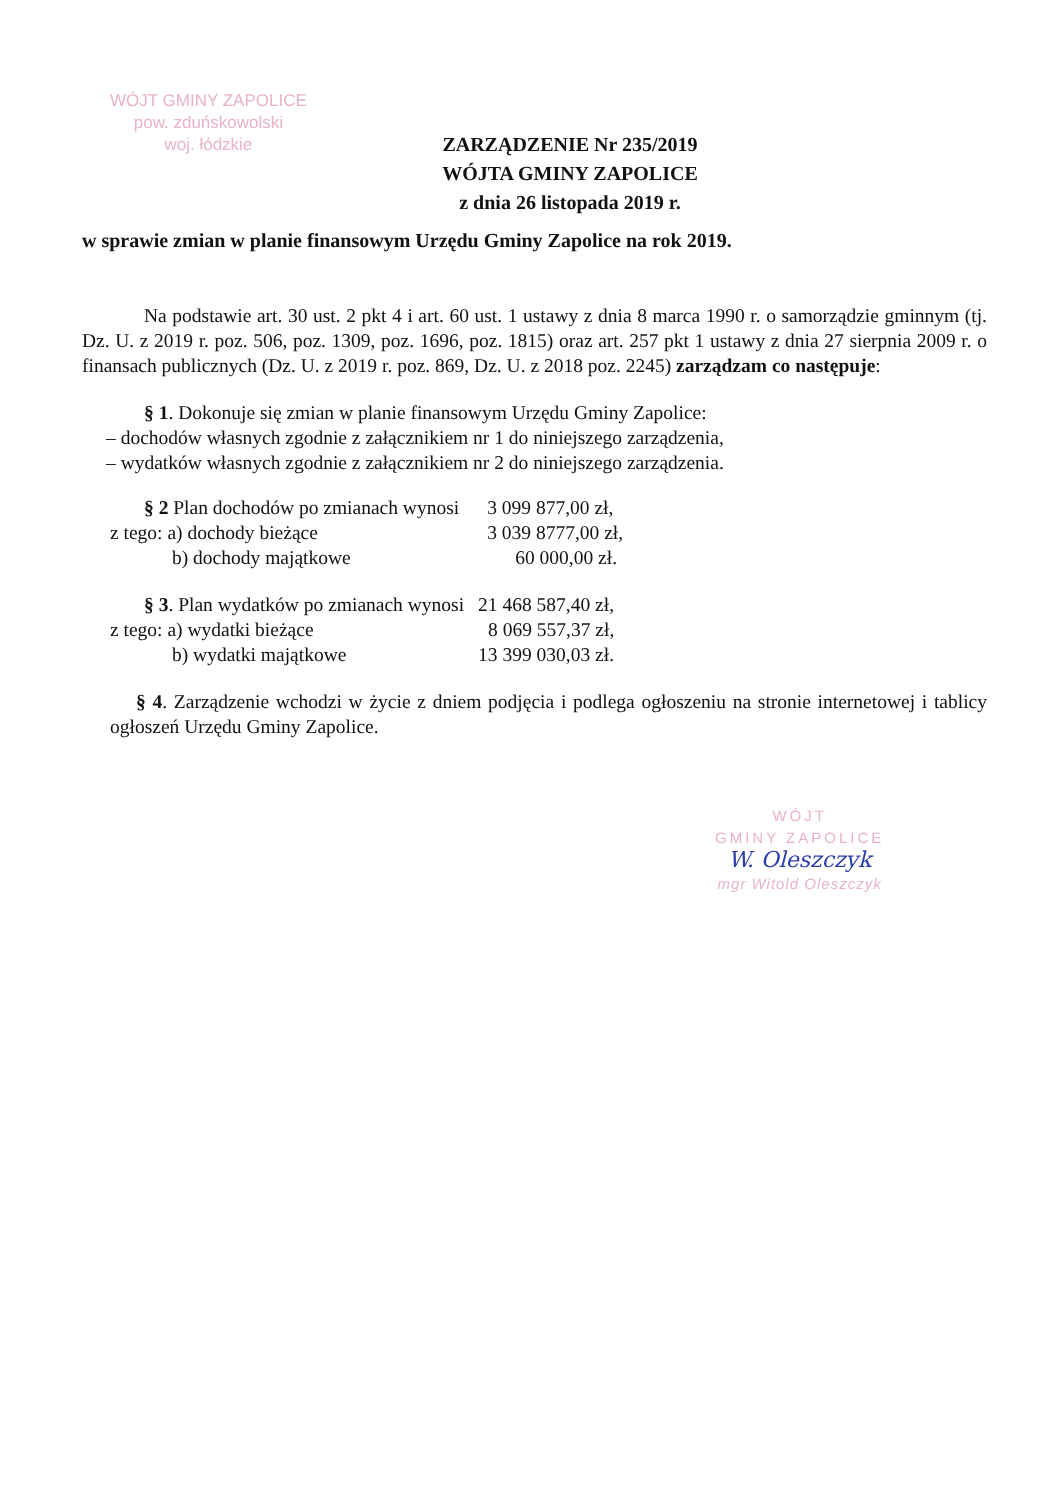WÓJT GMINY ZAPOLICE
pow. zduńskowolski
woj. łódzkie
ZARZĄDZENIE Nr 235/2019
WÓJTA GMINY ZAPOLICE
z dnia 26 listopada 2019 r.
w sprawie zmian w planie finansowym Urzędu Gminy Zapolice na rok 2019.
Na podstawie art. 30 ust. 2 pkt 4 i art. 60 ust. 1 ustawy z dnia 8 marca 1990 r. o samorządzie gminnym (tj. Dz. U. z 2019 r. poz. 506, poz. 1309, poz. 1696, poz. 1815) oraz art. 257 pkt 1 ustawy z dnia 27 sierpnia 2009 r. o finansach publicznych (Dz. U. z 2019 r. poz. 869, Dz. U. z 2018 poz. 2245) zarządzam co następuje:
§ 1. Dokonuje się zmian w planie finansowym Urzędu Gminy Zapolice:
– dochodów własnych zgodnie z załącznikiem nr 1 do niniejszego zarządzenia,
– wydatków własnych zgodnie z załącznikiem nr 2 do niniejszego zarządzenia.
| § 2 Plan dochodów po zmianach wynosi | 3 099 877,00 zł, |
| z tego: a) dochody bieżące | 3 039 8777,00 zł, |
| b) dochody majątkowe | 60 000,00 zł. |
| § 3 . Plan wydatków po zmianach wynosi | 21 468 587,40 zł, |
| z tego: a) wydatki bieżące | 8 069 557,37 zł, |
| b) wydatki majątkowe | 13 399 030,03 zł. |
§ 4. Zarządzenie wchodzi w życie z dniem podjęcia i podlega ogłoszeniu na stronie internetowej i tablicy ogłoszeń Urzędu Gminy Zapolice.
WÓJT
GMINY ZAPOLICE
W. Oleszczyk
mgr Witold Oleszczyk